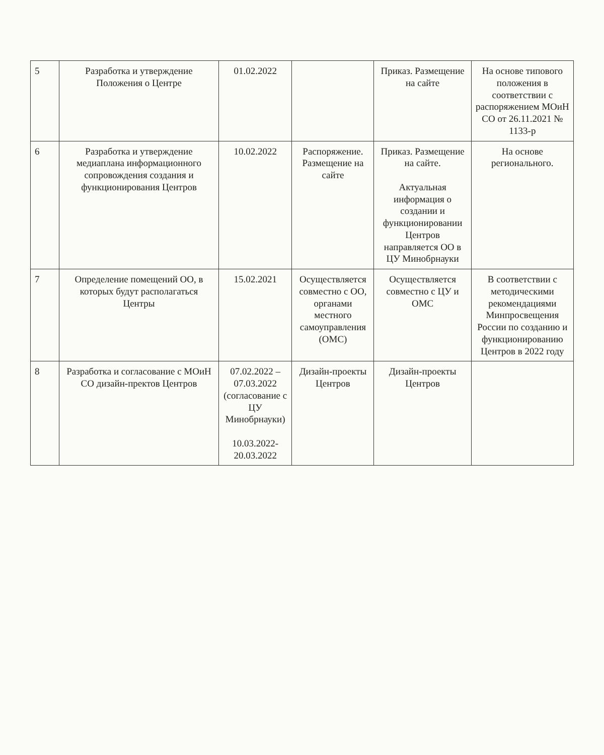| 5 | Разработка и утверждение Положения о Центре | 01.02.2022 | | Приказ. Размещение на сайте | На основе типового положения в соответствии с распоряжением МОиН СО от 26.11.2021 № 1133-р |
| 6 | Разработка и утверждение медиаплана информационного сопровождения создания и функционирования Центров | 10.02.2022 | Распоряжение. Размещение на сайте | Приказ. Размещение на сайте. Актуальная информация о создании и функционировании Центров направляется ОО в ЦУ Минобрнауки | На основе регионального. |
| 7 | Определение помещений ОО, в которых будут располагаться Центры | 15.02.2021 | Осуществляется совместно с ОО, органами местного самоуправления (ОМС) | Осуществляется совместно с ЦУ и ОМС | В соответствии с методическими рекомендациями Минпросвещения России по созданию и функционированию Центров в 2022 году |
| 8 | Разработка и согласование с МОиН СО дизайн-пректов Центров | 07.02.2022 – 07.03.2022 (согласование с ЦУ Минобрнауки) 10.03.2022-20.03.2022 | Дизайн-проекты Центров | Дизайн-проекты Центров | |